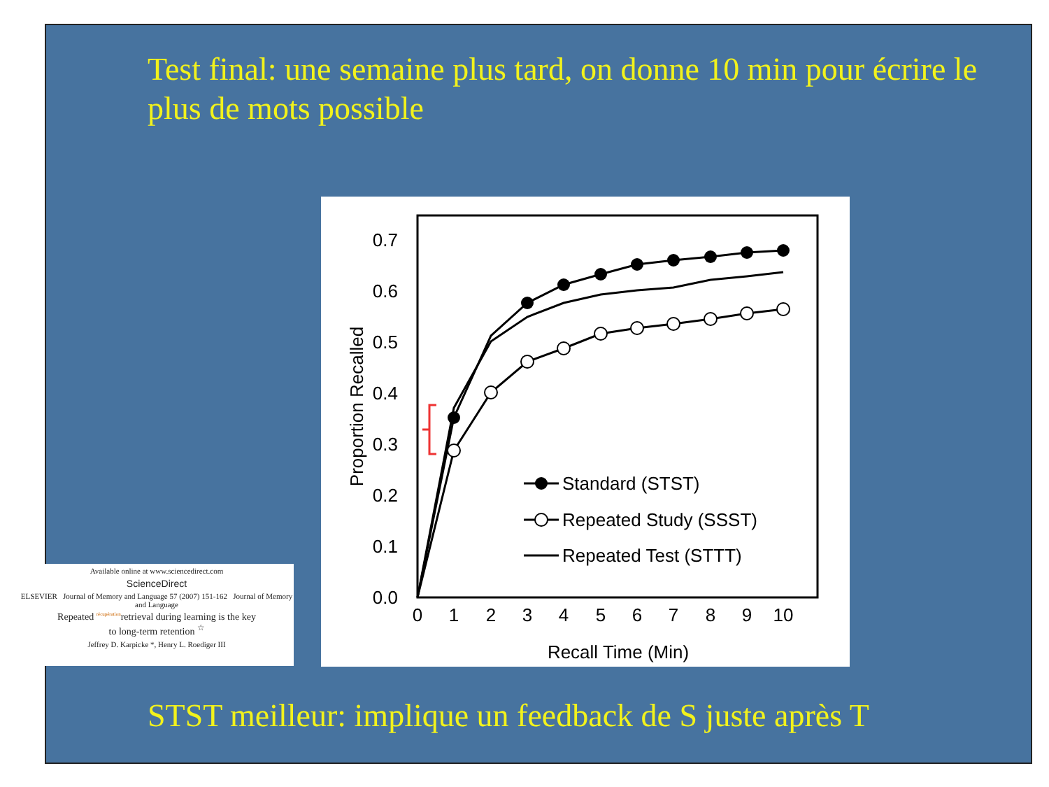Test final: une semaine plus tard, on donne 10 min pour écrire le plus de mots possible
(Cummulatif)
0.0
0.1
0.2
0.3
0.4
0.5
0.6
0.7
0
1
2
3
4
5
6
7
8
9
10
Recall Time (Min)
Proportion Recalled
Standard (STST)
Repeated Study (SSST)
Repeated Test (STTT)
STST meilleur: implique un feedback de S juste après T
Available online at www.sciencedirect.com
ScienceDirect
ELSEVIER Journal of Memory and Language 57 (2007) 151-162 Journal of Memory and Language
Repeated <sup>récupération</sup>retrieval during learning is the key
to long-term retention <sup>☆</sup>
Jeffrey D. Karpicke *, Henry L. Roediger III